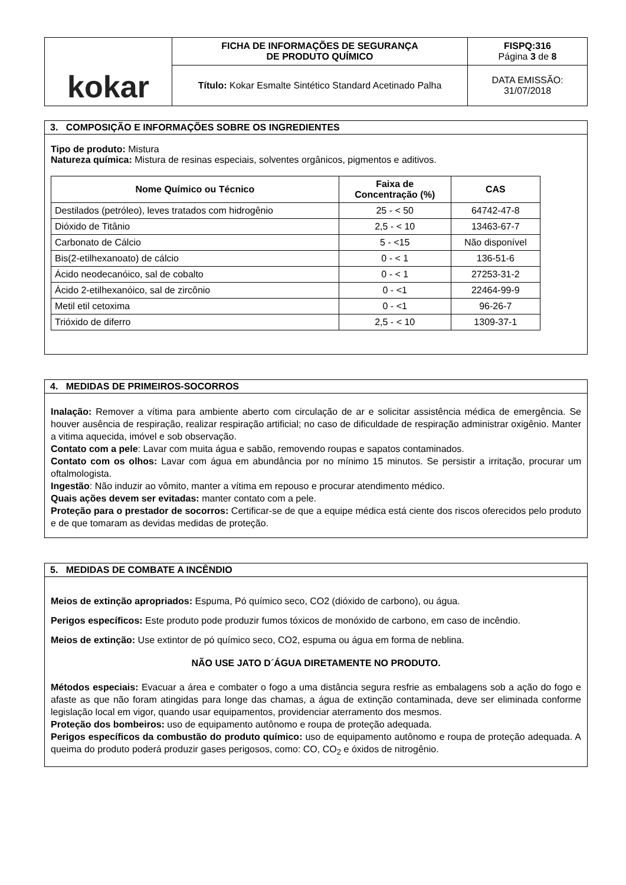| kokar | FICHA DE INFORMAÇÕES DE SEGURANÇA DE PRODUTO QUÍMICO | FISPQ:316 Página 3 de 8 |
| | Título: Kokar Esmalte Sintético Standard Acetinado Palha | DATA EMISSÃO: 31/07/2018 |
3. COMPOSIÇÃO E INFORMAÇÕES SOBRE OS INGREDIENTES
Tipo de produto: Mistura
Natureza química: Mistura de resinas especiais, solventes orgânicos, pigmentos e aditivos.
| Nome Químico ou Técnico | Faixa de Concentração (%) | CAS |
| --- | --- | --- |
| Destilados (petróleo), leves tratados com hidrogênio | 25 - < 50 | 64742-47-8 |
| Dióxido de Titânio | 2,5 - < 10 | 13463-67-7 |
| Carbonato de Cálcio | 5 - <15 | Não disponível |
| Bis(2-etilhexanoato) de cálcio | 0 - < 1 | 136-51-6 |
| Ácido neodecanóico, sal de cobalto | 0 - < 1 | 27253-31-2 |
| Ácido 2-etilhexanóico, sal de zircônio | 0 - <1 | 22464-99-9 |
| Metil etil cetoxima | 0 - <1 | 96-26-7 |
| Trióxido de diferro | 2,5 - < 10 | 1309-37-1 |
4. MEDIDAS DE PRIMEIROS-SOCORROS
Inalação: Remover a vítima para ambiente aberto com circulação de ar e solicitar assistência médica de emergência. Se houver ausência de respiração, realizar respiração artificial; no caso de dificuldade de respiração administrar oxigênio. Manter a vitima aquecida, imóvel e sob observação.
Contato com a pele: Lavar com muita água e sabão, removendo roupas e sapatos contaminados.
Contato com os olhos: Lavar com água em abundância por no mínimo 15 minutos. Se persistir a irritação, procurar um oftalmologista.
Ingestão: Não induzir ao vômito, manter a vítima em repouso e procurar atendimento médico.
Quais ações devem ser evitadas: manter contato com a pele.
Proteção para o prestador de socorros: Certificar-se de que a equipe médica está ciente dos riscos oferecidos pelo produto e de que tomaram as devidas medidas de proteção.
5. MEDIDAS DE COMBATE A INCÊNDIO
Meios de extinção apropriados: Espuma, Pó químico seco, CO2 (dióxido de carbono), ou água.
Perigos específicos: Este produto pode produzir fumos tóxicos de monóxido de carbono, em caso de incêndio.
Meios de extinção: Use extintor de pó químico seco, CO2, espuma ou água em forma de neblina.
NÃO USE JATO D´ÁGUA DIRETAMENTE NO PRODUTO.
Métodos especiais: Evacuar a área e combater o fogo a uma distância segura resfrie as embalagens sob a ação do fogo e afaste as que não foram atingidas para longe das chamas, a água de extinção contaminada, deve ser eliminada conforme legislação local em vigor, quando usar equipamentos, providenciar aterramento dos mesmos.
Proteção dos bombeiros: uso de equipamento autônomo e roupa de proteção adequada.
Perigos específicos da combustão do produto químico: uso de equipamento autônomo e roupa de proteção adequada. A queima do produto poderá produzir gases perigosos, como: CO, CO<sub>2</sub> e óxidos de nitrogênio.